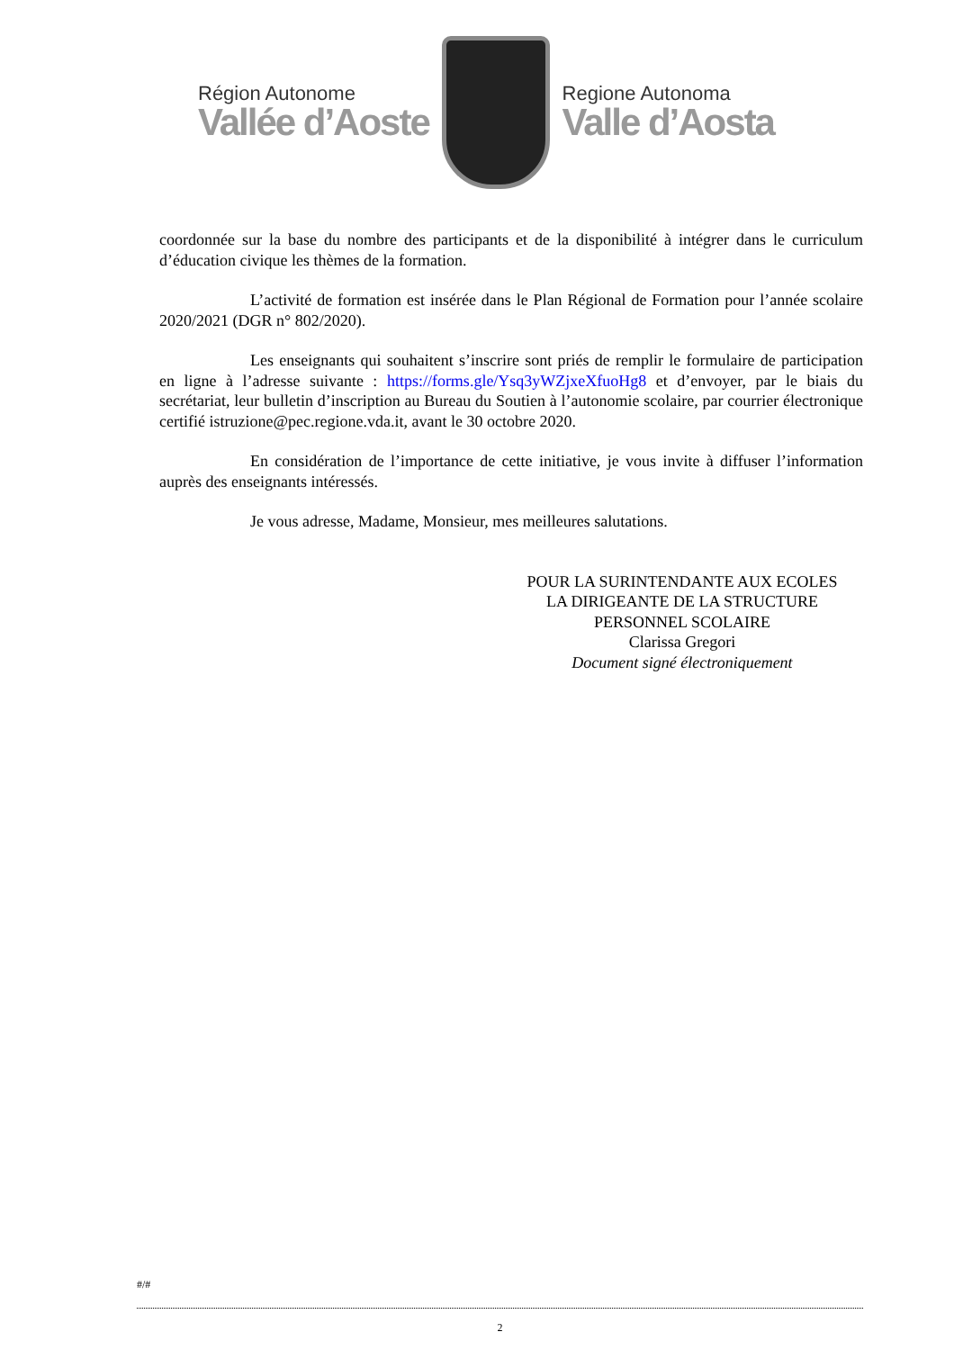Région Autonome
Vallée d’Aoste
Regione Autonoma
Valle d’Aosta
coordonnée sur la base du nombre des participants et de la disponibilité à intégrer dans le curriculum d’éducation civique les thèmes de la formation.
L’activité de formation est insérée dans le Plan Régional de Formation pour l’année scolaire 2020/2021 (DGR n° 802/2020).
Les enseignants qui souhaitent s’inscrire sont priés de remplir le formulaire de participation en ligne à l’adresse suivante : https://forms.gle/Ysq3yWZjxeXfuoHg8 et d’envoyer, par le biais du secrétariat, leur bulletin d’inscription au Bureau du Soutien à l’autonomie scolaire, par courrier électronique certifié istruzione@pec.regione.vda.it, avant le 30 octobre 2020.
En considération de l’importance de cette initiative, je vous invite à diffuser l’information auprès des enseignants intéressés.
Je vous adresse, Madame, Monsieur, mes meilleures salutations.
POUR LA SURINTENDANTE AUX ECOLES
LA DIRIGEANTE DE LA STRUCTURE
PERSONNEL SCOLAIRE
Clarissa Gregori
Document signé électroniquement
#/#
2